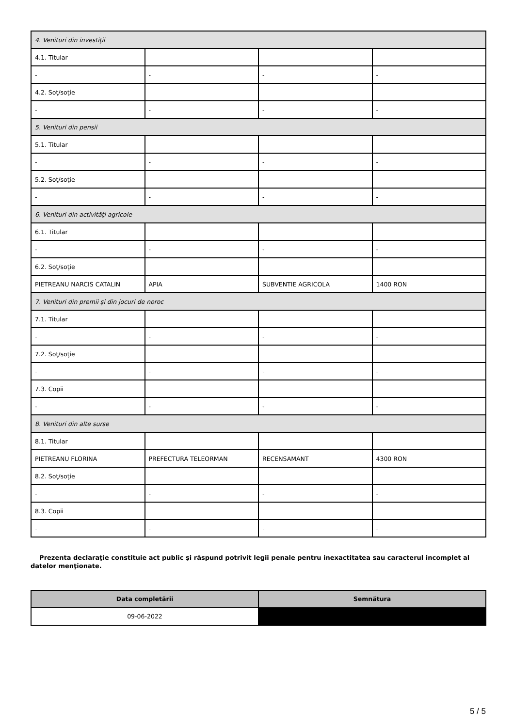| 4. Venituri din investiţii | | | |
| 4.1. Titular | | | |
| - | - | - | - |
| 4.2. Soţ/soţie | | | |
| - | - | - | - |
| 5. Venituri din pensii | | | |
| 5.1. Titular | | | |
| - | - | - | - |
| 5.2. Soţ/soţie | | | |
| - | - | - | - |
| 6. Venituri din activităţi agricole | | | |
| 6.1. Titular | | | |
| - | - | - | - |
| 6.2. Soţ/soţie | | | |
| PIETREANU NARCIS CATALIN | APIA | SUBVENTIE AGRICOLA | 1400 RON |
| 7. Venituri din premii şi din jocuri de noroc | | | |
| 7.1. Titular | | | |
| - | - | - | - |
| 7.2. Soţ/soţie | | | |
| - | - | - | - |
| 7.3. Copii | | | |
| - | - | - | - |
| 8. Venituri din alte surse | | | |
| 8.1. Titular | | | |
| PIETREANU FLORINA | PREFECTURA TELEORMAN | RECENSAMANT | 4300 RON |
| 8.2. Soţ/soţie | | | |
| - | - | - | - |
| 8.3. Copii | | | |
| - | - | - | - |
Prezenta declaraţie constituie act public şi răspund potrivit legii penale pentru inexactitatea sau caracterul incomplet al datelor menţionate.
| Data completării | Semnătura |
| --- | --- |
| 09-06-2022 | |
5 / 5